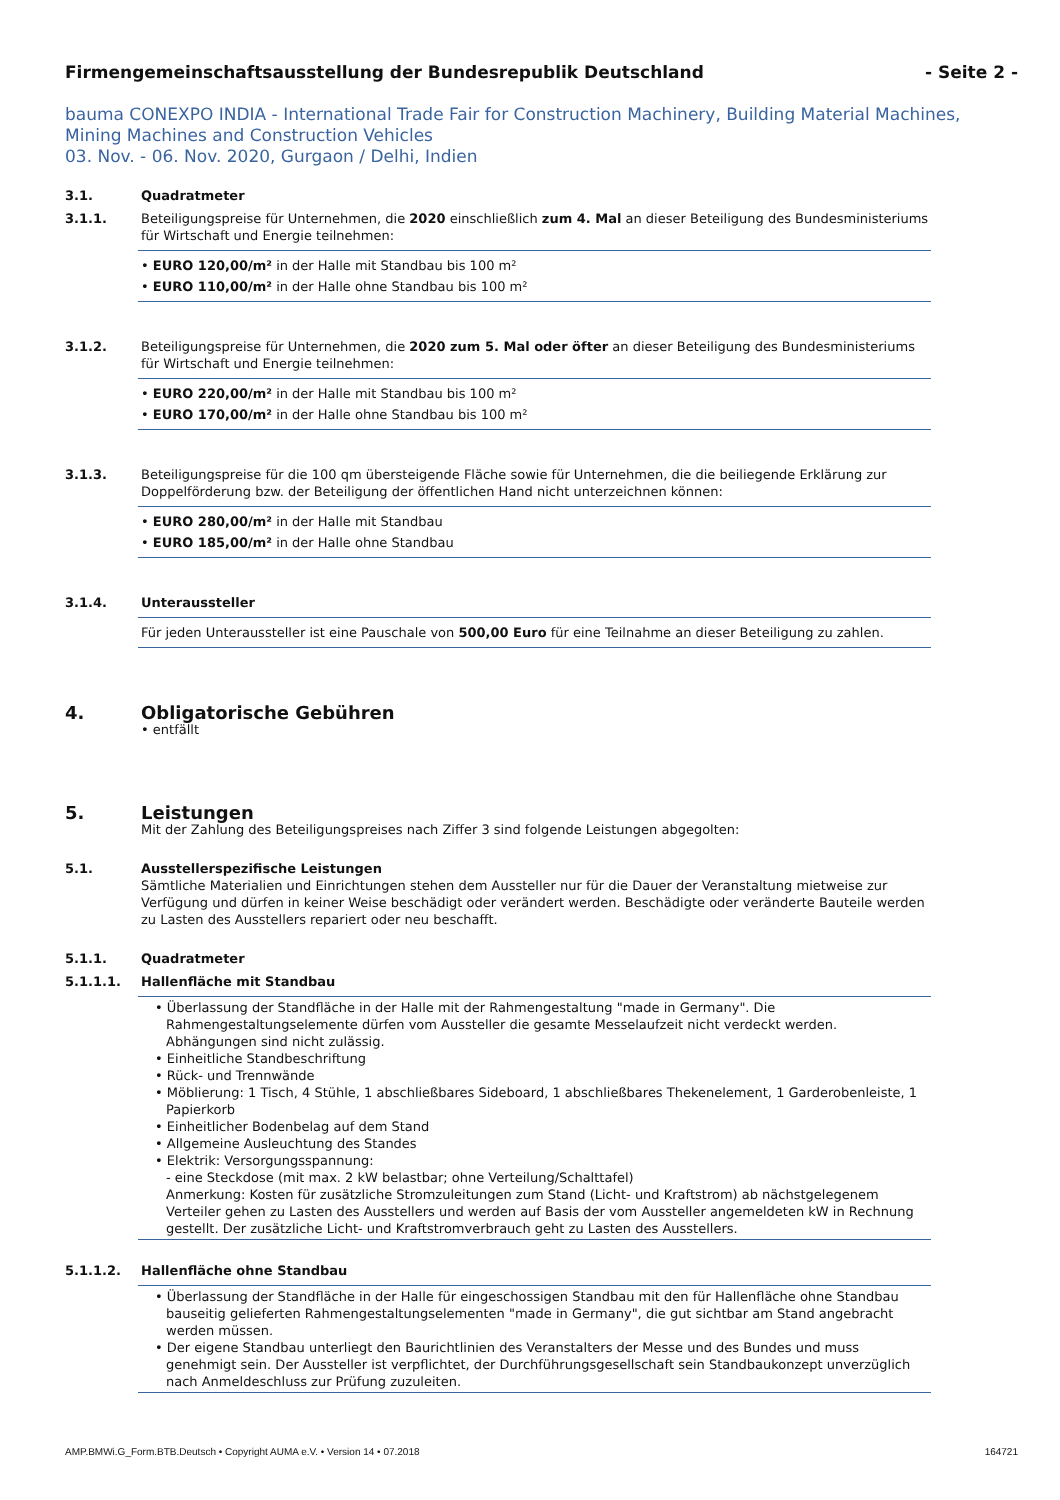Firmengemeinschaftsausstellung der Bundesrepublik Deutschland - Seite 2 -
bauma CONEXPO INDIA - International Trade Fair for Construction Machinery, Building Material Machines, Mining Machines and Construction Vehicles
03. Nov. - 06. Nov. 2020, Gurgaon / Delhi, Indien
3.1. Quadratmeter
3.1.1. Beteiligungspreise für Unternehmen, die 2020 einschließlich zum 4. Mal an dieser Beteiligung des Bundesministeriums für Wirtschaft und Energie teilnehmen:
• EURO 120,00/m² in der Halle mit Standbau bis 100 m²
• EURO 110,00/m² in der Halle ohne Standbau bis 100 m²
3.1.2. Beteiligungspreise für Unternehmen, die 2020 zum 5. Mal oder öfter an dieser Beteiligung des Bundesministeriums für Wirtschaft und Energie teilnehmen:
• EURO 220,00/m² in der Halle mit Standbau bis 100 m²
• EURO 170,00/m² in der Halle ohne Standbau bis 100 m²
3.1.3. Beteiligungspreise für die 100 qm übersteigende Fläche sowie für Unternehmen, die die beiliegende Erklärung zur Doppelförderung bzw. der Beteiligung der öffentlichen Hand nicht unterzeichnen können:
• EURO 280,00/m² in der Halle mit Standbau
• EURO 185,00/m² in der Halle ohne Standbau
3.1.4. Unteraussteller
Für jeden Unteraussteller ist eine Pauschale von 500,00 Euro für eine Teilnahme an dieser Beteiligung zu zahlen.
4. Obligatorische Gebühren
• entfällt
5. Leistungen
Mit der Zahlung des Beteiligungspreises nach Ziffer 3 sind folgende Leistungen abgegolten:
5.1. Ausstellerspezifische Leistungen
Sämtliche Materialien und Einrichtungen stehen dem Aussteller nur für die Dauer der Veranstaltung mietweise zur Verfügung und dürfen in keiner Weise beschädigt oder verändert werden. Beschädigte oder veränderte Bauteile werden zu Lasten des Ausstellers repariert oder neu beschafft.
5.1.1. Quadratmeter
5.1.1.1. Hallenfläche mit Standbau
• Überlassung der Standfläche in der Halle mit der Rahmengestaltung "made in Germany". Die Rahmengestaltungselemente dürfen vom Aussteller die gesamte Messelaufzeit nicht verdeckt werden. Abhängungen sind nicht zulässig.
• Einheitliche Standbeschriftung
• Rück- und Trennwände
• Möblierung: 1 Tisch, 4 Stühle, 1 abschließbares Sideboard, 1 abschließbares Thekenelement, 1 Garderobenleiste, 1 Papierkorb
• Einheitlicher Bodenbelag auf dem Stand
• Allgemeine Ausleuchtung des Standes
• Elektrik: Versorgungsspannung:
- eine Steckdose (mit max. 2 kW belastbar; ohne Verteilung/Schalttafel)
Anmerkung: Kosten für zusätzliche Stromzuleitungen zum Stand (Licht- und Kraftstrom) ab nächstgelegenem Verteiler gehen zu Lasten des Ausstellers und werden auf Basis der vom Aussteller angemeldeten kW in Rechnung gestellt. Der zusätzliche Licht- und Kraftstromverbrauch geht zu Lasten des Ausstellers.
5.1.1.2. Hallenfläche ohne Standbau
• Überlassung der Standfläche in der Halle für eingeschossigen Standbau mit den für Hallenfläche ohne Standbau bauseitig gelieferten Rahmengestaltungselementen "made in Germany", die gut sichtbar am Stand angebracht werden müssen.
• Der eigene Standbau unterliegt den Baurichtlinien des Veranstalters der Messe und des Bundes und muss genehmigt sein. Der Aussteller ist verpflichtet, der Durchführungsgesellschaft sein Standbaukonzept unverzüglich nach Anmeldeschluss zur Prüfung zuzuleiten.
AMP.BMWi.G_Form.BTB.Deutsch • Copyright AUMA e.V. • Version 14 • 07.2018 164721